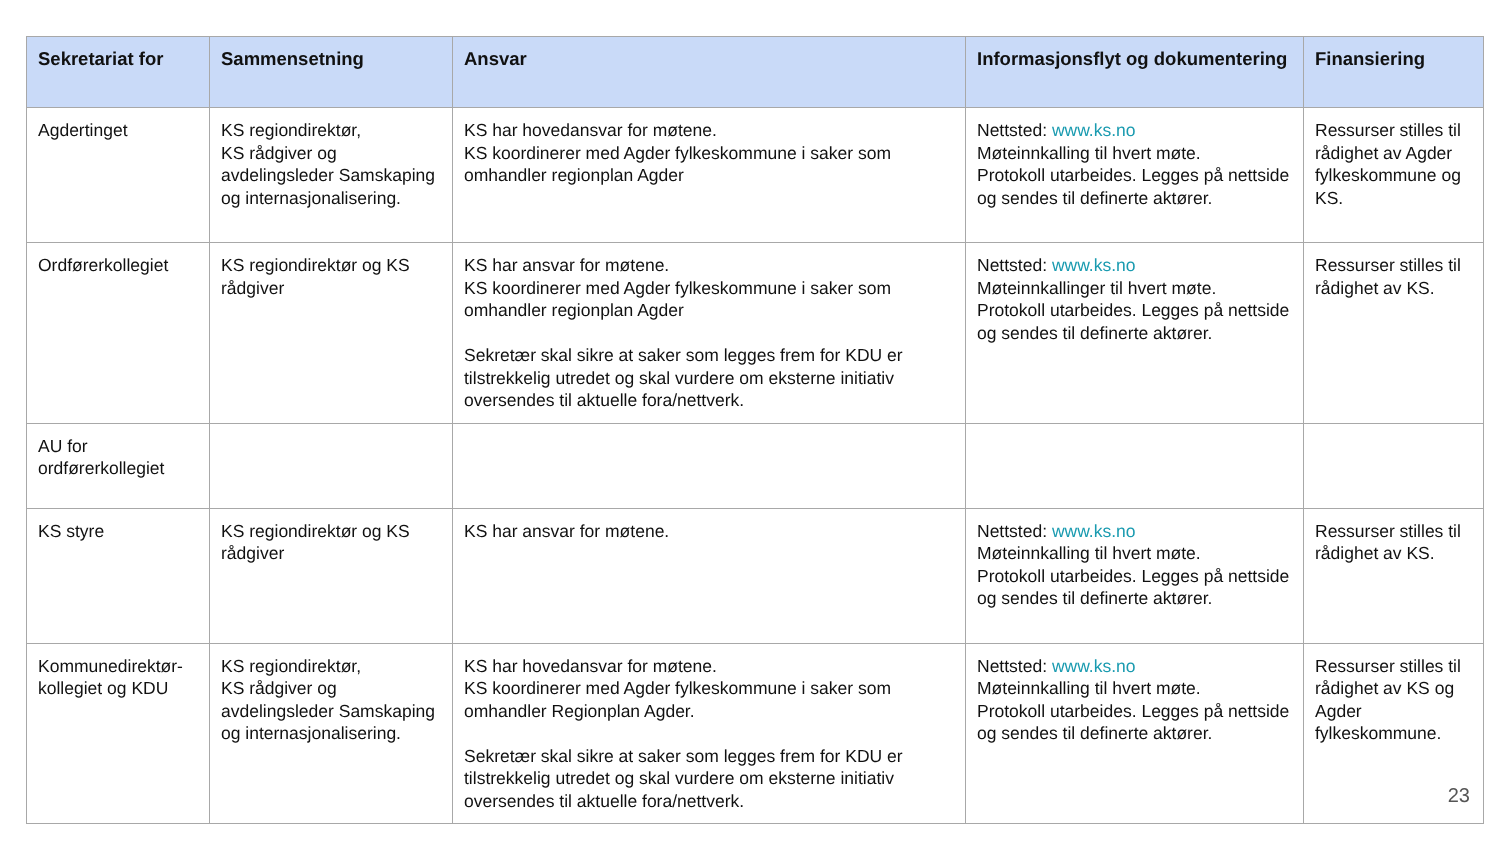| Sekretariat for | Sammensetning | Ansvar | Informasjonsflyt og dokumentering | Finansiering |
| --- | --- | --- | --- | --- |
| Agdertinget | KS regiondirektør, KS rådgiver og avdelingsleder Samskaping og internasjonalisering. | KS har hovedansvar for møtene. KS koordinerer med Agder fylkeskommune i saker som omhandler regionplan Agder | Nettsted: www.ks.no Møteinnkalling til hvert møte. Protokoll utarbeides. Legges på nettside og sendes til definerte aktører. | Ressurser stilles til rådighet av Agder fylkeskommune og KS. |
| Ordførerkollegiet | KS regiondirektør og KS rådgiver | KS har ansvar for møtene. KS koordinerer med Agder fylkeskommune i saker som omhandler regionplan Agder Sekretær skal sikre at saker som legges frem for KDU er tilstrekkelig utredet og skal vurdere om eksterne initiativ oversendes til aktuelle fora/nettverk. | Nettsted: www.ks.no Møteinnkallinger til hvert møte. Protokoll utarbeides. Legges på nettside og sendes til definerte aktører. | Ressurser stilles til rådighet av KS. |
| AU for ordførerkollegiet | | | | |
| KS styre | KS regiondirektør og KS rådgiver | KS har ansvar for møtene. | Nettsted: www.ks.no Møteinnkalling til hvert møte. Protokoll utarbeides. Legges på nettside og sendes til definerte aktører. | Ressurser stilles til rådighet av KS. |
| Kommunedirektør-kollegiet og KDU | KS regiondirektør, KS rådgiver og avdelingsleder Samskaping og internasjonalisering. | KS har hovedansvar for møtene. KS koordinerer med Agder fylkeskommune i saker som omhandler Regionplan Agder. Sekretær skal sikre at saker som legges frem for KDU er tilstrekkelig utredet og skal vurdere om eksterne initiativ oversendes til aktuelle fora/nettverk. | Nettsted: www.ks.no Møteinnkalling til hvert møte. Protokoll utarbeides. Legges på nettside og sendes til definerte aktører. | Ressurser stilles til rådighet av KS og Agder fylkeskommune. |
23